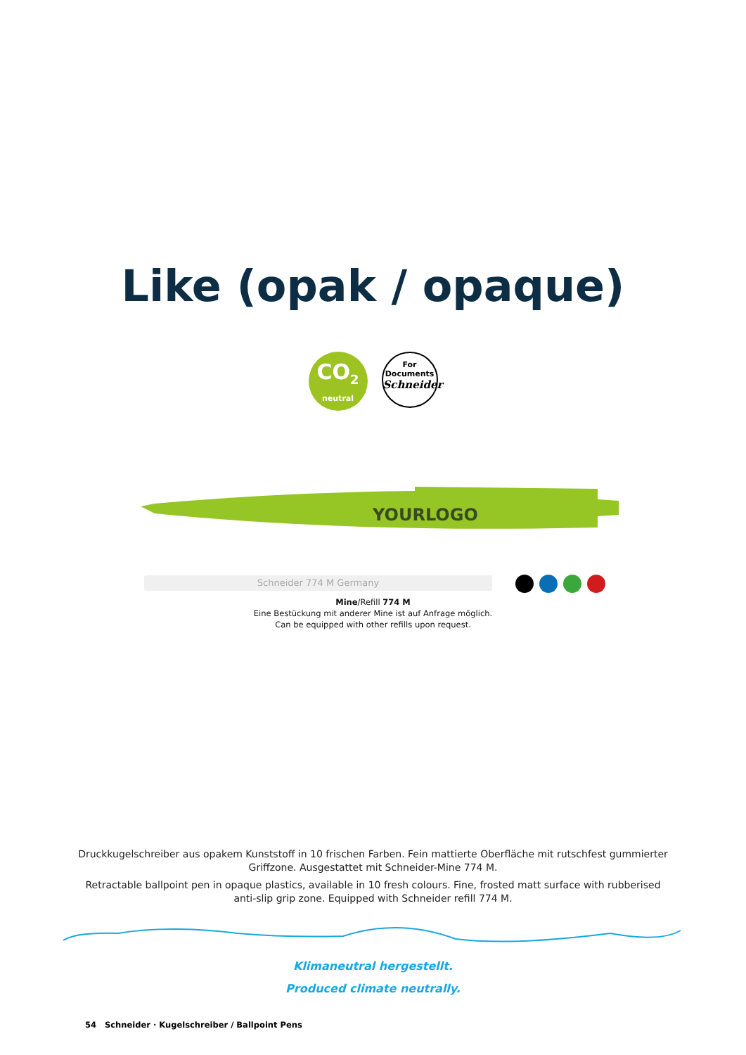Like (opak / opaque)
CO<sub>2</sub>
neutral
For
Documents
Schneider
YOURLOGO
Schneider 774 M Germany
Mine/Refill 774 M
Eine Bestückung mit anderer Mine ist auf Anfrage möglich.
Can be equipped with other refills upon request.
Druckkugelschreiber aus opakem Kunststoff in 10 frischen Farben. Fein mattierte Oberfläche mit rutschfest gummierter Griffzone. Ausgestattet mit Schneider-Mine 774 M.
Retractable ballpoint pen in opaque plastics, available in 10 fresh colours. Fine, frosted matt surface with rubberised anti-slip grip zone. Equipped with Schneider refill 774 M.
Klimaneutral hergestellt.
Produced climate neutrally.
54 Schneider · Kugelschreiber / Ballpoint Pens